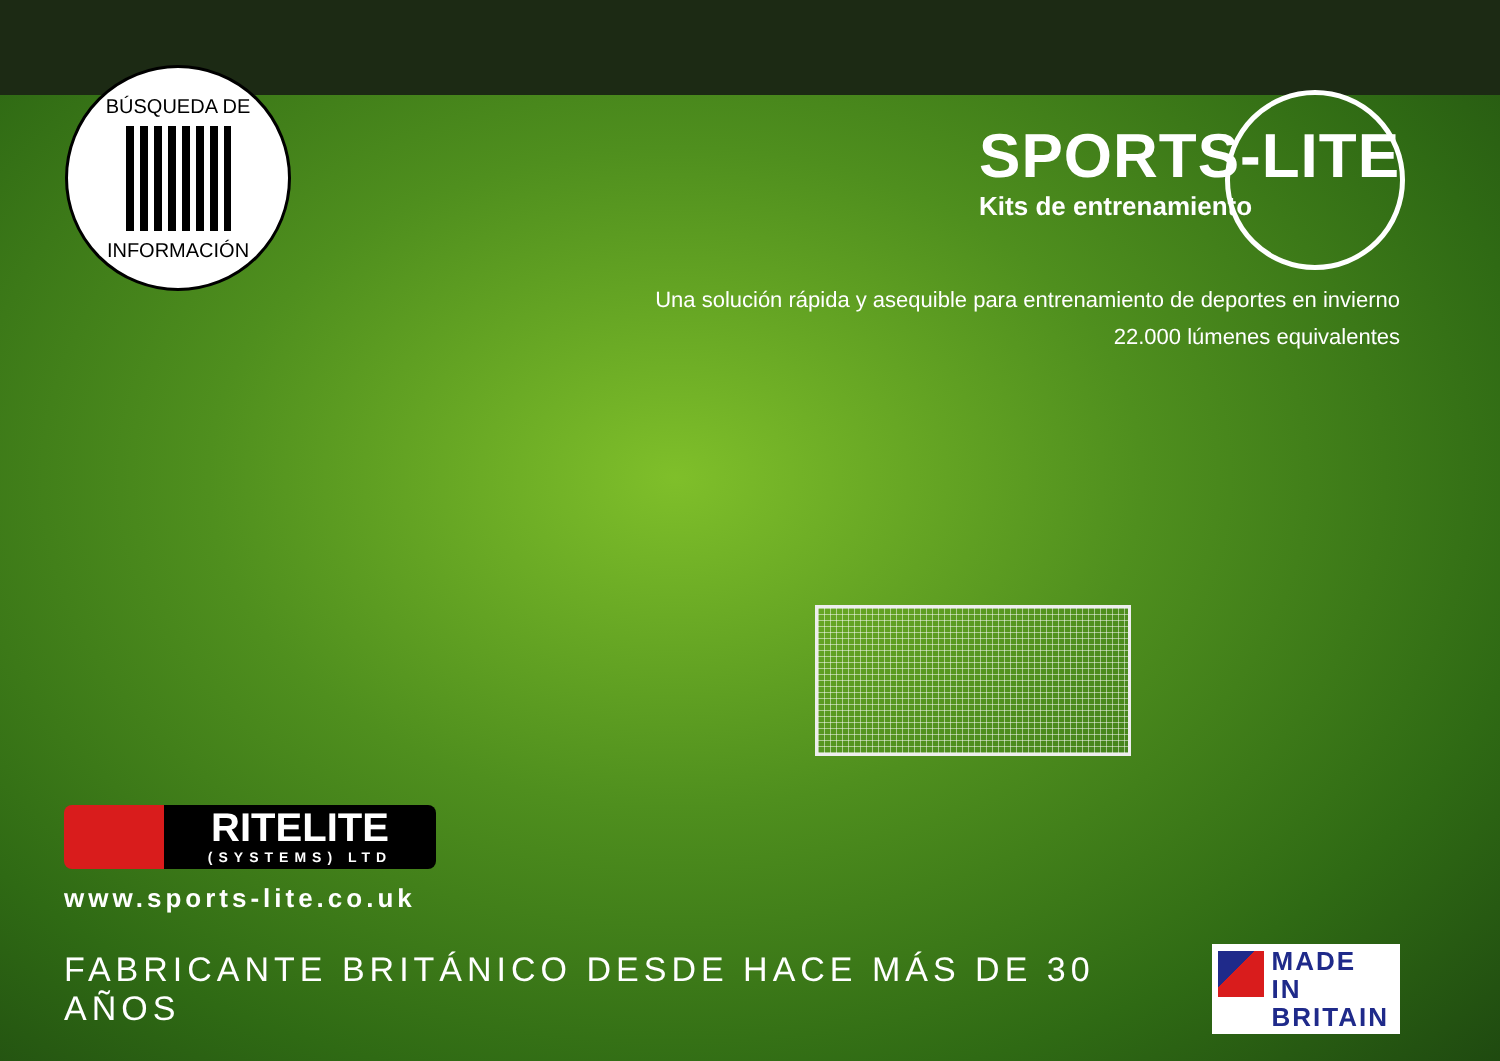BÚSQUEDA DE
INFORMACIÓN
SPORTS-LITE
Kits de entrenamiento
Una solución rápida y asequible para entrenamiento de deportes en invierno
22.000 lúmenes equivalentes
RITELITE
(SYSTEMS) LTD
www.sports-lite.co.uk
FABRICANTE BRITÁNICO DESDE HACE MÁS DE 30 AÑOS
MADE IN
BRITAIN